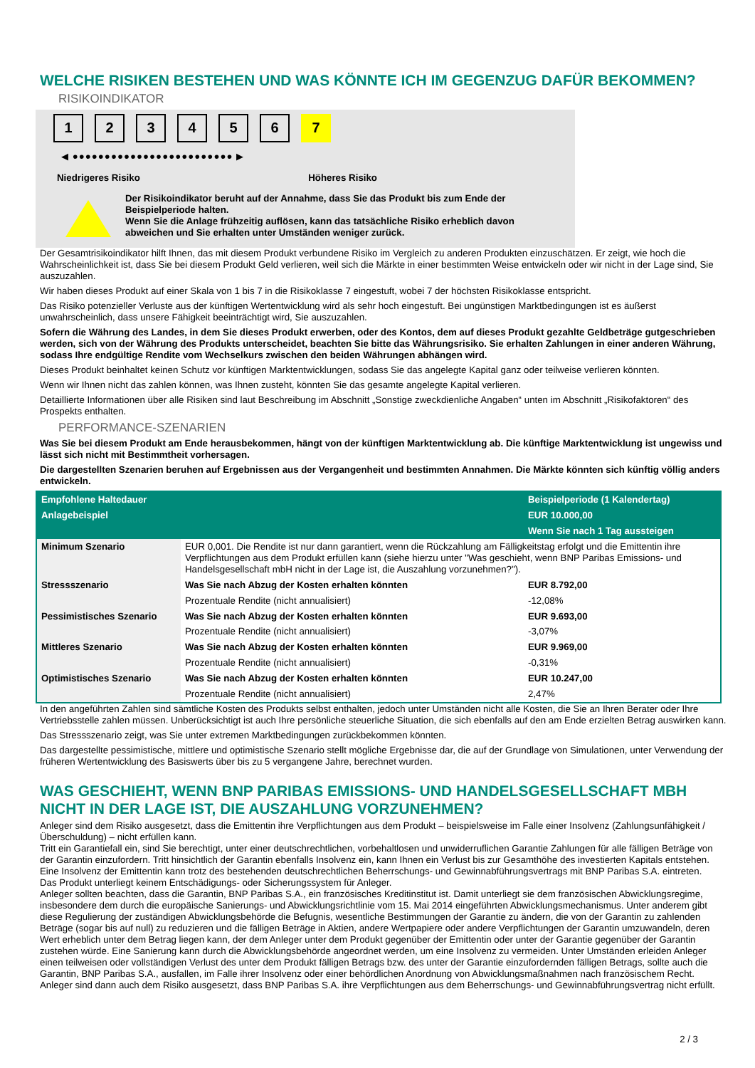WELCHE RISIKEN BESTEHEN UND WAS KÖNNTE ICH IM GEGENZUG DAFÜR BEKOMMEN?
RISIKOINDIKATOR
123456 7
◀ ●●●●●●●●●●●●●●●●●●●●●●●●● ▶
Niedrigeres Risiko Höheres Risiko
Der Risikoindikator beruht auf der Annahme, dass Sie das Produkt bis zum Ende der Beispielperiode halten.
Wenn Sie die Anlage frühzeitig auflösen, kann das tatsächliche Risiko erheblich davon abweichen und Sie erhalten unter Umständen weniger zurück.
Der Gesamtrisikoindikator hilft Ihnen, das mit diesem Produkt verbundene Risiko im Vergleich zu anderen Produkten einzuschätzen. Er zeigt, wie hoch die Wahrscheinlichkeit ist, dass Sie bei diesem Produkt Geld verlieren, weil sich die Märkte in einer bestimmten Weise entwickeln oder wir nicht in der Lage sind, Sie auszuzahlen.
Wir haben dieses Produkt auf einer Skala von 1 bis 7 in die Risikoklasse 7 eingestuft, wobei 7 der höchsten Risikoklasse entspricht.
Das Risiko potenzieller Verluste aus der künftigen Wertentwicklung wird als sehr hoch eingestuft. Bei ungünstigen Marktbedingungen ist es äußerst unwahrscheinlich, dass unsere Fähigkeit beeinträchtigt wird, Sie auszuzahlen.
Sofern die Währung des Landes, in dem Sie dieses Produkt erwerben, oder des Kontos, dem auf dieses Produkt gezahlte Geldbeträge gutgeschrieben werden, sich von der Währung des Produkts unterscheidet, beachten Sie bitte das Währungsrisiko. Sie erhalten Zahlungen in einer anderen Währung, sodass Ihre endgültige Rendite vom Wechselkurs zwischen den beiden Währungen abhängen wird.
Dieses Produkt beinhaltet keinen Schutz vor künftigen Marktentwicklungen, sodass Sie das angelegte Kapital ganz oder teilweise verlieren könnten.
Wenn wir Ihnen nicht das zahlen können, was Ihnen zusteht, könnten Sie das gesamte angelegte Kapital verlieren.
Detaillierte Informationen über alle Risiken sind laut Beschreibung im Abschnitt „Sonstige zweckdienliche Angaben“ unten im Abschnitt „Risikofaktoren“ des Prospekts enthalten.
PERFORMANCE-SZENARIEN
Was Sie bei diesem Produkt am Ende herausbekommen, hängt von der künftigen Marktentwicklung ab. Die künftige Marktentwicklung ist ungewiss und lässt sich nicht mit Bestimmtheit vorhersagen.
Die dargestellten Szenarien beruhen auf Ergebnissen aus der Vergangenheit und bestimmten Annahmen. Die Märkte könnten sich künftig völlig anders entwickeln.
| Empfohlene Haltedauer | | Beispielperiode (1 Kalendertag) |
| --- | --- | --- |
| Anlagebeispiel | | EUR 10.000,00 |
| | | Wenn Sie nach 1 Tag aussteigen |
| Minimum Szenario | EUR 0,001. Die Rendite ist nur dann garantiert, wenn die Rückzahlung am Fälligkeitstag erfolgt und die Emittentin ihre Verpflichtungen aus dem Produkt erfüllen kann (siehe hierzu unter "Was geschieht, wenn BNP Paribas Emissions- und Handelsgesellschaft mbH nicht in der Lage ist, die Auszahlung vorzunehmen?"). | |
| Stressszenario | Was Sie nach Abzug der Kosten erhalten könnten | EUR 8.792,00 |
| | Prozentuale Rendite (nicht annualisiert) | -12,08% |
| Pessimistisches Szenario | Was Sie nach Abzug der Kosten erhalten könnten | EUR 9.693,00 |
| | Prozentuale Rendite (nicht annualisiert) | -3,07% |
| Mittleres Szenario | Was Sie nach Abzug der Kosten erhalten könnten | EUR 9.969,00 |
| | Prozentuale Rendite (nicht annualisiert) | -0,31% |
| Optimistisches Szenario | Was Sie nach Abzug der Kosten erhalten könnten | EUR 10.247,00 |
| | Prozentuale Rendite (nicht annualisiert) | 2,47% |
In den angeführten Zahlen sind sämtliche Kosten des Produkts selbst enthalten, jedoch unter Umständen nicht alle Kosten, die Sie an Ihren Berater oder Ihre Vertriebsstelle zahlen müssen. Unberücksichtigt ist auch Ihre persönliche steuerliche Situation, die sich ebenfalls auf den am Ende erzielten Betrag auswirken kann.
Das Stressszenario zeigt, was Sie unter extremen Marktbedingungen zurückbekommen könnten.
Das dargestellte pessimistische, mittlere und optimistische Szenario stellt mögliche Ergebnisse dar, die auf der Grundlage von Simulationen, unter Verwendung der früheren Wertentwicklung des Basiswerts über bis zu 5 vergangene Jahre, berechnet wurden.
WAS GESCHIEHT, WENN BNP PARIBAS EMISSIONS- UND HANDELSGESELLSCHAFT MBH NICHT IN DER LAGE IST, DIE AUSZAHLUNG VORZUNEHMEN?
Anleger sind dem Risiko ausgesetzt, dass die Emittentin ihre Verpflichtungen aus dem Produkt – beispielsweise im Falle einer Insolvenz (Zahlungsunfähigkeit / Überschuldung) – nicht erfüllen kann.
Tritt ein Garantiefall ein, sind Sie berechtigt, unter einer deutschrechtlichen, vorbehaltlosen und unwiderruflichen Garantie Zahlungen für alle fälligen Beträge von der Garantin einzufordern. Tritt hinsichtlich der Garantin ebenfalls Insolvenz ein, kann Ihnen ein Verlust bis zur Gesamthöhe des investierten Kapitals entstehen. Eine Insolvenz der Emittentin kann trotz des bestehenden deutschrechtlichen Beherrschungs- und Gewinnabführungsvertrags mit BNP Paribas S.A. eintreten.
Das Produkt unterliegt keinem Entschädigungs- oder Sicherungssystem für Anleger.
Anleger sollten beachten, dass die Garantin, BNP Paribas S.A., ein französisches Kreditinstitut ist. Damit unterliegt sie dem französischen Abwicklungsregime, insbesondere dem durch die europäische Sanierungs- und Abwicklungsrichtlinie vom 15. Mai 2014 eingeführten Abwicklungsmechanismus. Unter anderem gibt diese Regulierung der zuständigen Abwicklungsbehörde die Befugnis, wesentliche Bestimmungen der Garantie zu ändern, die von der Garantin zu zahlenden Beträge (sogar bis auf null) zu reduzieren und die fälligen Beträge in Aktien, andere Wertpapiere oder andere Verpflichtungen der Garantin umzuwandeln, deren Wert erheblich unter dem Betrag liegen kann, der dem Anleger unter dem Produkt gegenüber der Emittentin oder unter der Garantie gegenüber der Garantin zustehen würde. Eine Sanierung kann durch die Abwicklungsbehörde angeordnet werden, um eine Insolvenz zu vermeiden. Unter Umständen erleiden Anleger einen teilweisen oder vollständigen Verlust des unter dem Produkt fälligen Betrags bzw. des unter der Garantie einzufordernden fälligen Betrags, sollte auch die Garantin, BNP Paribas S.A., ausfallen, im Falle ihrer Insolvenz oder einer behördlichen Anordnung von Abwicklungsmaßnahmen nach französischem Recht. Anleger sind dann auch dem Risiko ausgesetzt, dass BNP Paribas S.A. ihre Verpflichtungen aus dem Beherrschungs- und Gewinnabführungsvertrag nicht erfüllt.
2 / 3